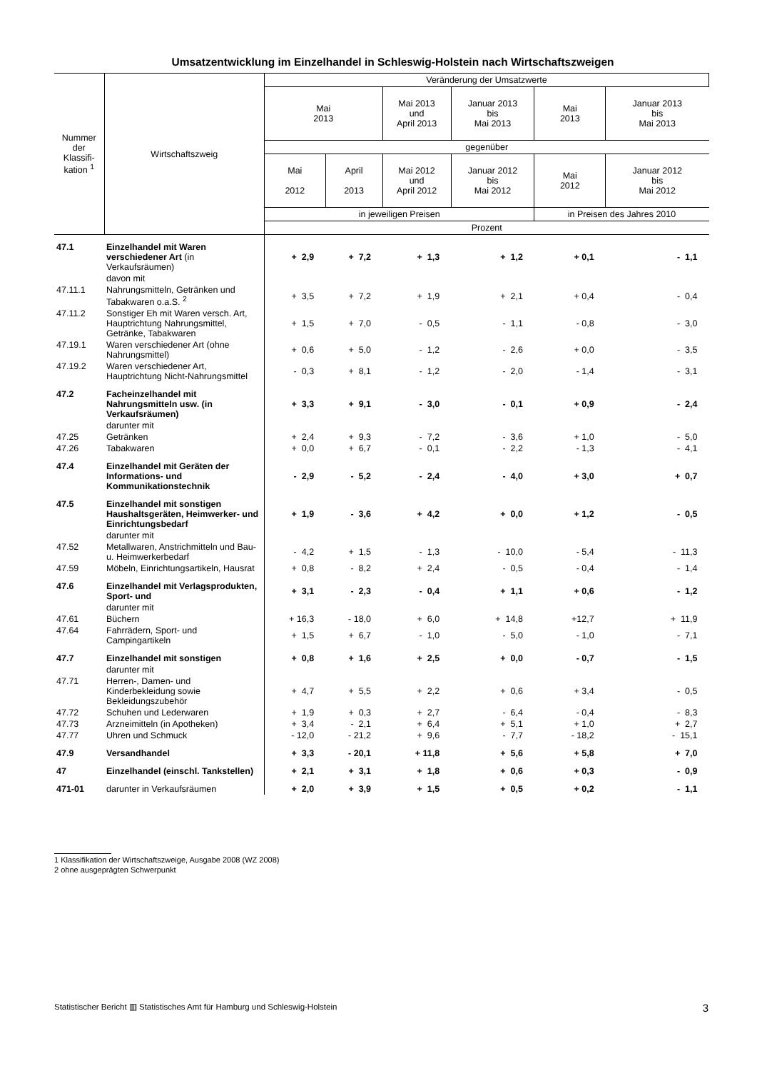Umsatzentwicklung im Einzelhandel in Schleswig-Holstein nach Wirtschaftszweigen
| Nummer der Klassifi- kation <sup>1</sup> | Wirtschaftszweig | Veränderung der Umsatzwerte | | | | | |
| --- | --- | --- | --- | --- | --- | --- | --- |
| | | Mai 2013 | | Mai 2013 und April 2013 | Januar 2013 bis Mai 2013 | Mai 2013 | Januar 2013 bis Mai 2013 |
| | | gegenüber | | | | | |
| | | Mai 2012 | April 2013 | Mai 2012 und April 2012 | Januar 2012 bis Mai 2012 | Mai 2012 | Januar 2012 bis Mai 2012 |
| | | in jeweiligen Preisen | | | | in Preisen des Jahres 2010 | |
| | | Prozent | | | | | |
| 47.1 | Einzelhandel mit Waren verschiedener Art (in Verkaufsräumen) | + 2,9 | + 7,2 | + 1,3 | + 1,2 | + 0,1 | - 1,1 |
| | davon mit | | | | | | |
| 47.11.1 | Nahrungsmitteln, Getränken und Tabakwaren o.a.S. <sup>2</sup> | + 3,5 | + 7,2 | + 1,9 | + 2,1 | + 0,4 | - 0,4 |
| 47.11.2 | Sonstiger Eh mit Waren versch. Art, Hauptrichtung Nahrungsmittel, Getränke, Tabakwaren | + 1,5 | + 7,0 | - 0,5 | - 1,1 | - 0,8 | - 3,0 |
| 47.19.1 | Waren verschiedener Art (ohne Nahrungsmittel) | + 0,6 | + 5,0 | - 1,2 | - 2,6 | + 0,0 | - 3,5 |
| 47.19.2 | Waren verschiedener Art, Hauptrichtung Nicht-Nahrungsmittel | - 0,3 | + 8,1 | - 1,2 | - 2,0 | - 1,4 | - 3,1 |
| 47.2 | Facheinzelhandel mit Nahrungsmitteln usw. (in Verkaufsräumen) | + 3,3 | + 9,1 | - 3,0 | - 0,1 | + 0,9 | - 2,4 |
| | darunter mit | | | | | | |
| 47.25 | Getränken | + 2,4 | + 9,3 | - 7,2 | - 3,6 | + 1,0 | - 5,0 |
| 47.26 | Tabakwaren | + 0,0 | + 6,7 | - 0,1 | - 2,2 | - 1,3 | - 4,1 |
| 47.4 | Einzelhandel mit Geräten der Informations- und Kommunikationstechnik | - 2,9 | - 5,2 | - 2,4 | - 4,0 | + 3,0 | + 0,7 |
| 47.5 | Einzelhandel mit sonstigen Haushaltsgeräten, Heimwerker- und Einrichtungsbedarf | + 1,9 | - 3,6 | + 4,2 | + 0,0 | + 1,2 | - 0,5 |
| | darunter mit | | | | | | |
| 47.52 | Metallwaren, Anstrichmitteln und Bau- u. Heimwerkerbedarf | - 4,2 | + 1,5 | - 1,3 | - 10,0 | - 5,4 | - 11,3 |
| 47.59 | Möbeln, Einrichtungsartikeln, Hausrat | + 0,8 | - 8,2 | + 2,4 | - 0,5 | - 0,4 | - 1,4 |
| 47.6 | Einzelhandel mit Verlagsprodukten, Sport- und | + 3,1 | - 2,3 | - 0,4 | + 1,1 | + 0,6 | - 1,2 |
| | darunter mit | | | | | | |
| 47.61 | Büchern | + 16,3 | - 18,0 | + 6,0 | + 14,8 | +12,7 | + 11,9 |
| 47.64 | Fahrrädern, Sport- und Campingartikeln | + 1,5 | + 6,7 | - 1,0 | - 5,0 | - 1,0 | - 7,1 |
| 47.7 | Einzelhandel mit sonstigen | + 0,8 | + 1,6 | + 2,5 | + 0,0 | - 0,7 | - 1,5 |
| | darunter mit | | | | | | |
| 47.71 | Herren-, Damen- und Kinderbekleidung sowie Bekleidungszubehör | + 4,7 | + 5,5 | + 2,2 | + 0,6 | + 3,4 | - 0,5 |
| 47.72 | Schuhen und Lederwaren | + 1,9 | + 0,3 | + 2,7 | - 6,4 | - 0,4 | - 8,3 |
| 47.73 | Arzneimitteln (in Apotheken) | + 3,4 | - 2,1 | + 6,4 | + 5,1 | + 1,0 | + 2,7 |
| 47.77 | Uhren und Schmuck | - 12,0 | - 21,2 | + 9,6 | - 7,7 | - 18,2 | - 15,1 |
| 47.9 | Versandhandel | + 3,3 | - 20,1 | + 11,8 | + 5,6 | + 5,8 | + 7,0 |
| 47 | Einzelhandel (einschl. Tankstellen) | + 2,1 | + 3,1 | + 1,8 | + 0,6 | + 0,3 | - 0,9 |
| 471-01 | darunter in Verkaufsräumen | + 2,0 | + 3,9 | + 1,5 | + 0,5 | + 0,2 | - 1,1 |
1 Klassifikation der Wirtschaftszweige, Ausgabe 2008 (WZ 2008)
2 ohne ausgeprägten Schwerpunkt
Statistischer Bericht ▥ Statistisches Amt für Hamburg und Schleswig-Holstein 3